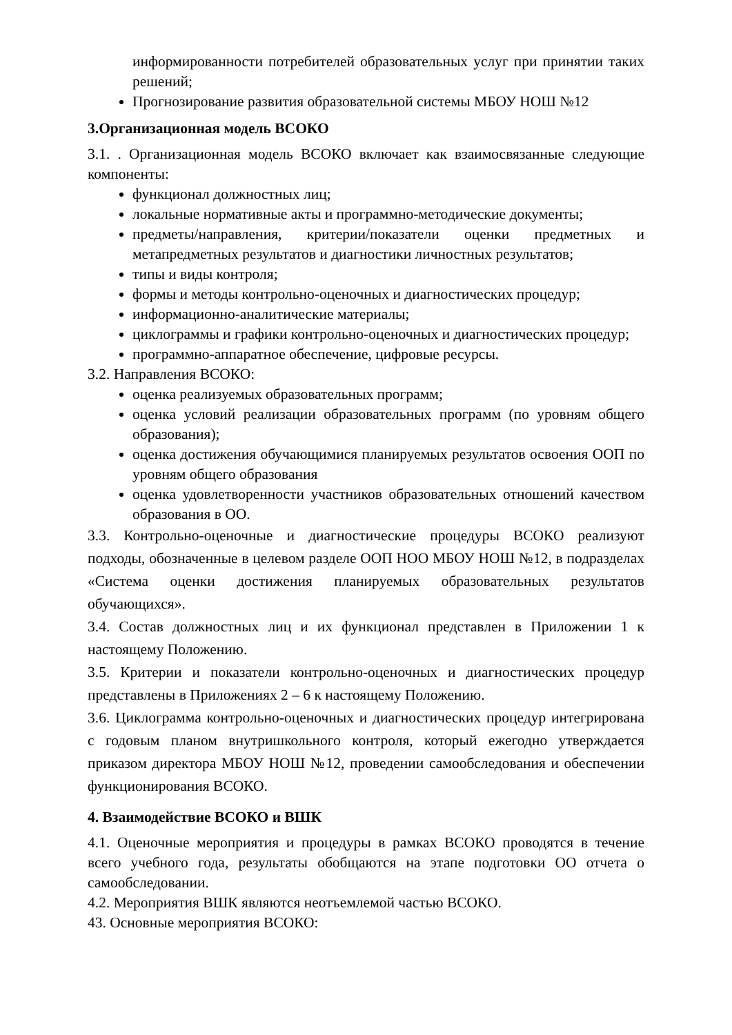информированности потребителей образовательных услуг при принятии таких решений;
Прогнозирование развития образовательной системы МБОУ НОШ №12
3.Организационная модель ВСОКО
3.1. . Организационная модель ВСОКО включает как взаимосвязанные следующие компоненты:
функционал должностных лиц;
локальные нормативные акты и программно-методические документы;
предметы/направления, критерии/показатели оценки предметных и метапредметных результатов и диагностики личностных результатов;
типы и виды контроля;
формы и методы контрольно-оценочных и диагностических процедур;
информационно-аналитические материалы;
циклограммы и графики контрольно-оценочных и диагностических процедур;
программно-аппаратное обеспечение, цифровые ресурсы.
3.2. Направления ВСОКО:
оценка реализуемых образовательных программ;
оценка условий реализации образовательных программ (по уровням общего образования);
оценка достижения обучающимися планируемых результатов освоения ООП по уровням общего образования
оценка удовлетворенности участников образовательных отношений качеством образования в ОО.
3.3. Контрольно-оценочные и диагностические процедуры ВСОКО реализуют подходы, обозначенные в целевом разделе ООП НОО МБОУ НОШ №12, в подразделах «Система оценки достижения планируемых образовательных результатов обучающихся».
3.4. Состав должностных лиц и их функционал представлен в Приложении 1 к настоящему Положению.
3.5. Критерии и показатели контрольно-оценочных и диагностических процедур представлены в Приложениях 2 – 6 к настоящему Положению.
3.6. Циклограмма контрольно-оценочных и диагностических процедур интегрирована с годовым планом внутришкольного контроля, который ежегодно утверждается приказом директора МБОУ НОШ №12, проведении самообследования и обеспечении функционирования ВСОКО.
4. Взаимодействие ВСОКО и ВШК
4.1. Оценочные мероприятия и процедуры в рамках ВСОКО проводятся в течение всего учебного года, результаты обобщаются на этапе подготовки ОО отчета о самообследовании.
4.2. Мероприятия ВШК являются неотъемлемой частью ВСОКО.
43. Основные мероприятия ВСОКО: